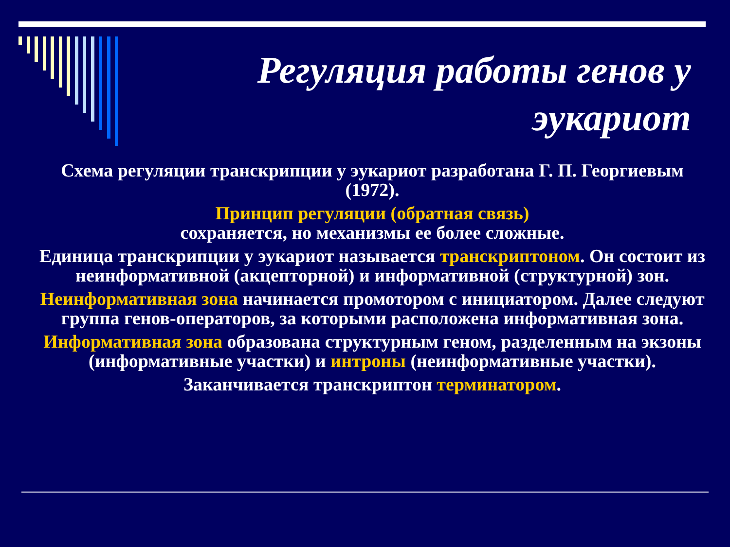Регуляция работы генов у эукариот
Схема регуляции транскрипции у эукариот разработана Г. П. Георгиевым (1972).
Принцип регуляции (обратная связь)
сохраняется, но механизмы ее более сложные.
Единица транскрипции у эукариот называется транскриптоном. Он состоит из неинформативной (акцепторной) и информативной (структурной) зон.
Неинформативная зона начинается промотором с инициатором. Далее следуют группа генов-операторов, за которыми расположена информативная зона.
Информативная зона образована структурным геном, разделенным на экзоны (информативные участки) и интроны (неинформативные участки).
Заканчивается транскриптон терминатором.